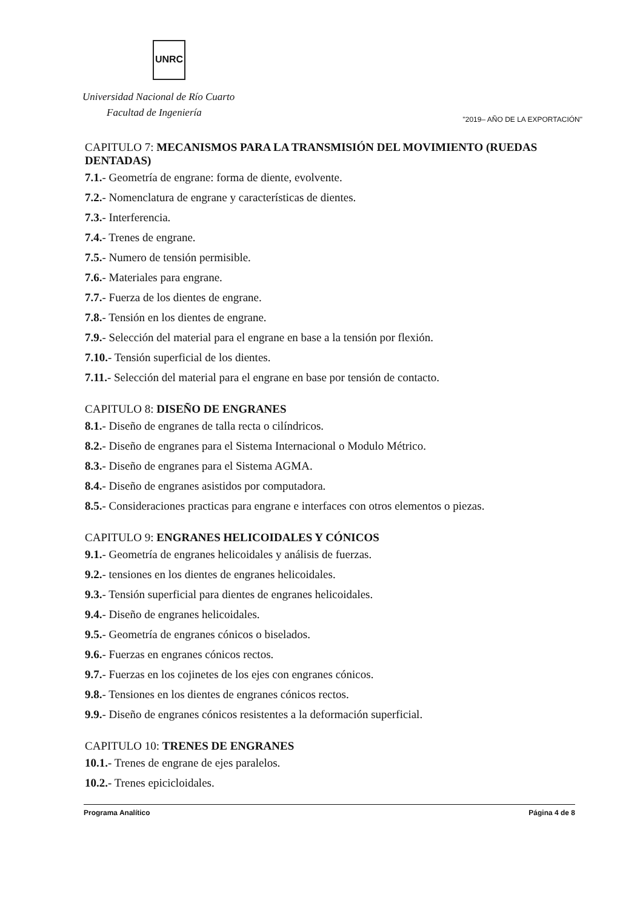UNRC
Universidad Nacional de Río Cuarto
Facultad de Ingeniería
"2019– AÑO DE LA EXPORTACIÓN"
CAPITULO 7: MECANISMOS PARA LA TRANSMISIÓN DEL MOVIMIENTO (RUEDAS DENTADAS)
7.1.- Geometría de engrane: forma de diente, evolvente.
7.2.- Nomenclatura de engrane y características de dientes.
7.3.- Interferencia.
7.4.- Trenes de engrane.
7.5.- Numero de tensión permisible.
7.6.- Materiales para engrane.
7.7.- Fuerza de los dientes de engrane.
7.8.- Tensión en los dientes de engrane.
7.9.- Selección del material para el engrane en base a la tensión por flexión.
7.10.- Tensión superficial de los dientes.
7.11.- Selección del material para el engrane en base por tensión de contacto.
CAPITULO 8: DISEÑO DE ENGRANES
8.1.- Diseño de engranes de talla recta o cilíndricos.
8.2.- Diseño de engranes para el Sistema Internacional o Modulo Métrico.
8.3.- Diseño de engranes para el Sistema AGMA.
8.4.- Diseño de engranes asistidos por computadora.
8.5.- Consideraciones practicas para engrane e interfaces con otros elementos o piezas.
CAPITULO 9: ENGRANES HELICOIDALES Y CÓNICOS
9.1.- Geometría de engranes helicoidales y análisis de fuerzas.
9.2.- tensiones en los dientes de engranes helicoidales.
9.3.- Tensión superficial para dientes de engranes helicoidales.
9.4.- Diseño de engranes helicoidales.
9.5.- Geometría de engranes cónicos o biselados.
9.6.- Fuerzas en engranes cónicos rectos.
9.7.- Fuerzas en los cojinetes de los ejes con engranes cónicos.
9.8.- Tensiones en los dientes de engranes cónicos rectos.
9.9.- Diseño de engranes cónicos resistentes a la deformación superficial.
CAPITULO 10: TRENES DE ENGRANES
10.1.- Trenes de engrane de ejes paralelos.
10.2.- Trenes epicicloidales.
Programa Analítico Página 4 de 8